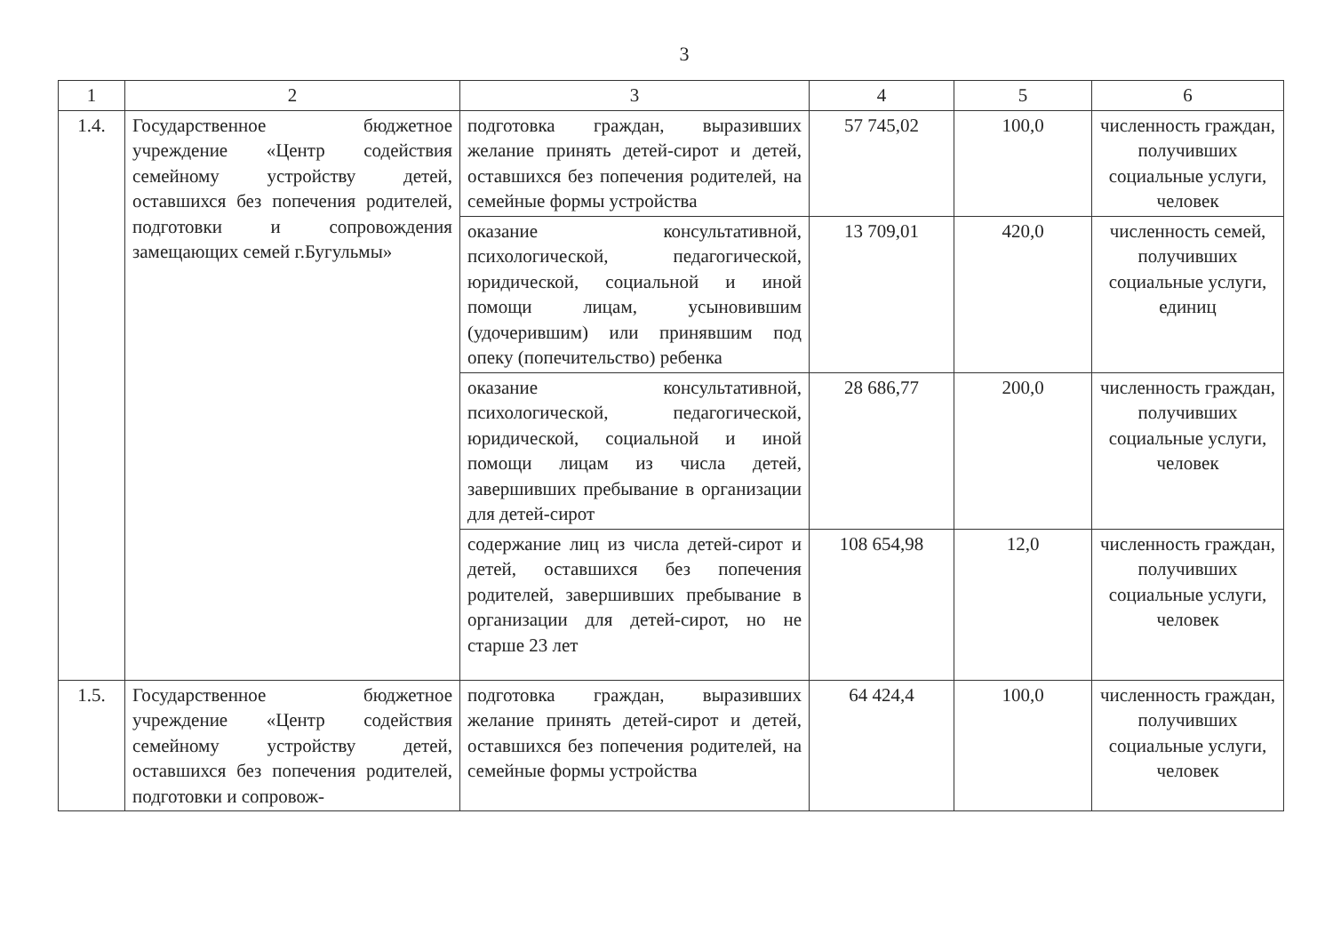3
| 1 | 2 | 3 | 4 | 5 | 6 |
| --- | --- | --- | --- | --- | --- |
| 1.4. | Государственное бюджетное учреждение «Центр содействия семейному устройству детей, оставшихся без попечения родителей, подготовки и сопровождения замещающих семей г.Бугульмы» | подготовка граждан, выразивших желание принять детей-сирот и детей, оставшихся без попечения родителей, на семейные формы устройства | 57 745,02 | 100,0 | численность граждан, получивших социальные услуги, человек |
| | | оказание консультативной, психологической, педагогической, юридической, социальной и иной помощи лицам, усыновившим (удочерившим) или принявшим под опеку (попечительство) ребенка | 13 709,01 | 420,0 | численность семей, получивших социальные услуги, единиц |
| | | оказание консультативной, психологической, педагогической, юридической, социальной и иной помощи лицам из числа детей, завершивших пребывание в организации для детей-сирот | 28 686,77 | 200,0 | численность граждан, получивших социальные услуги, человек |
| | | содержание лиц из числа детей-сирот и детей, оставшихся без попечения родителей, завершивших пребывание в организации для детей-сирот, но не старше 23 лет | 108 654,98 | 12,0 | численность граждан, получивших социальные услуги, человек |
| 1.5. | Государственное бюджетное учреждение «Центр содействия семейному устройству детей, оставшихся без попечения родителей, подготовки и сопровож- | подготовка граждан, выразивших желание принять детей-сирот и детей, оставшихся без попечения родителей, на семейные формы устройства | 64 424,4 | 100,0 | численность граждан, получивших социальные услуги, человек |